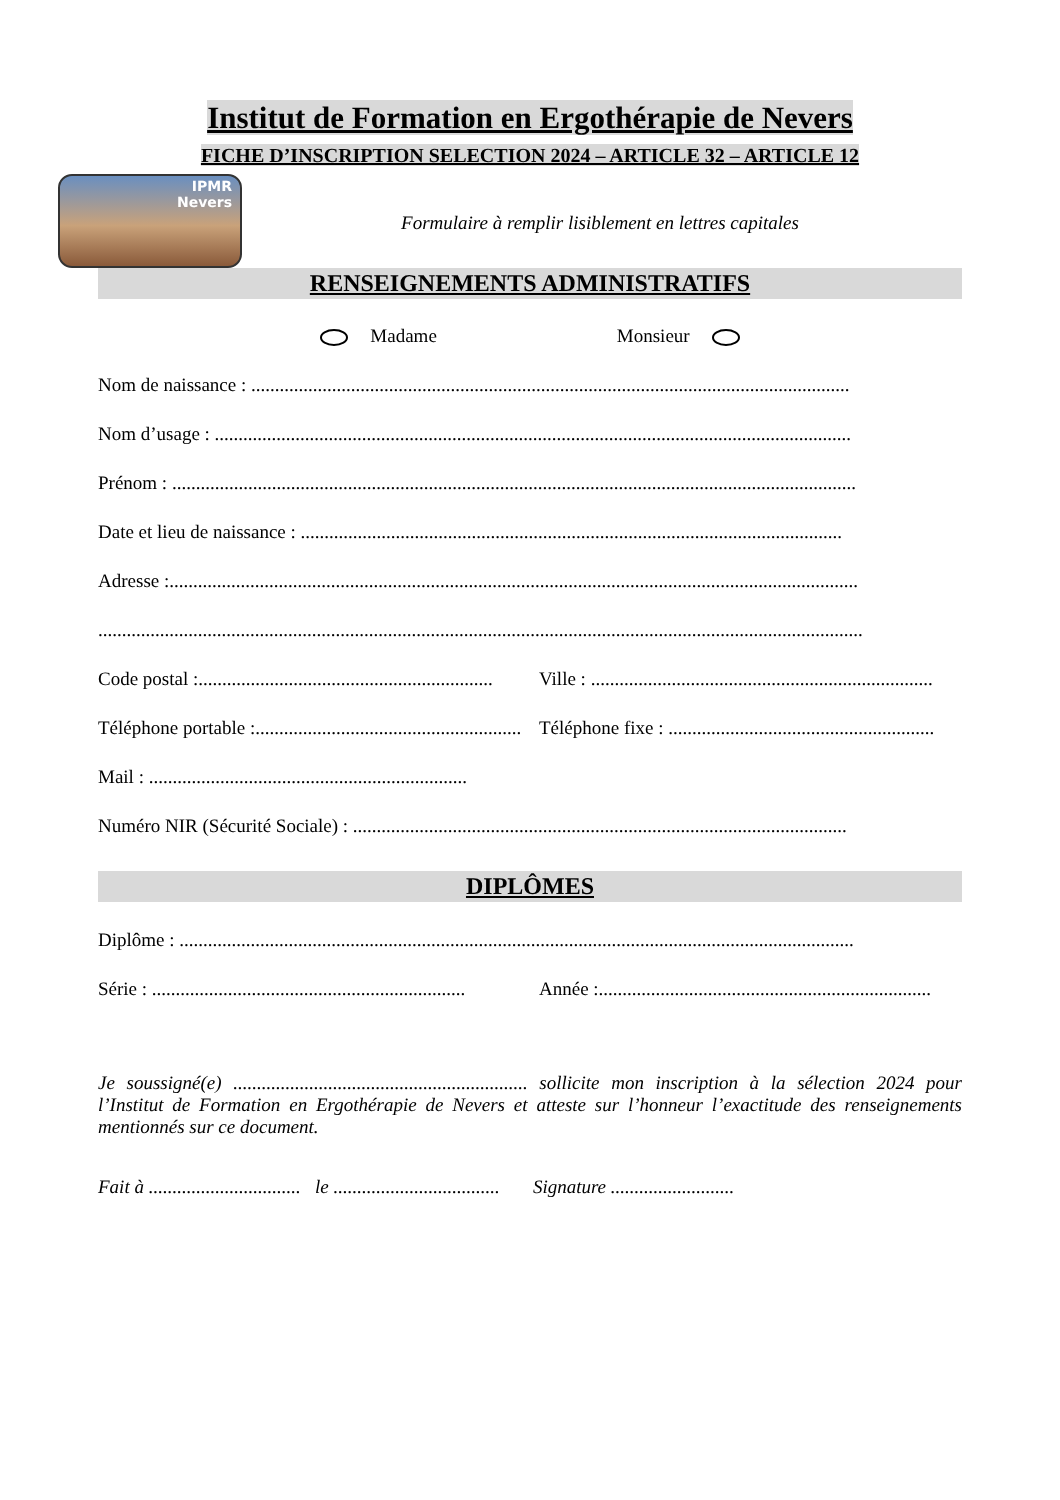Institut de Formation en Ergothérapie de Nevers
FICHE D’INSCRIPTION SELECTION 2024 – ARTICLE 32 – ARTICLE 12
IPMR
Nevers
Formulaire à remplir lisiblement en lettres capitales
RENSEIGNEMENTS ADMINISTRATIFS
Madame Monsieur
Nom de naissance : ..............................................................................................................................
Nom d’usage : ......................................................................................................................................
Prénom : ................................................................................................................................................
Date et lieu de naissance : ..................................................................................................................
Adresse :.................................................................................................................................................
.................................................................................................................................................................
Code postal :.............................................................. Ville : ........................................................................
Téléphone portable :......................................................... Téléphone fixe : ........................................................
Mail : ...................................................................
Numéro NIR (Sécurité Sociale) : ........................................................................................................
DIPLÔMES
Diplôme : ..............................................................................................................................................
Série : .................................................................. Année :......................................................................
Je soussigné(e) .............................................................. sollicite mon inscription à la sélection 2024 pour l’Institut de Formation en Ergothérapie de Nevers et atteste sur l’honneur l’exactitude des renseignements mentionnés sur ce document.
Fait à ................................ le ................................... Signature ..........................